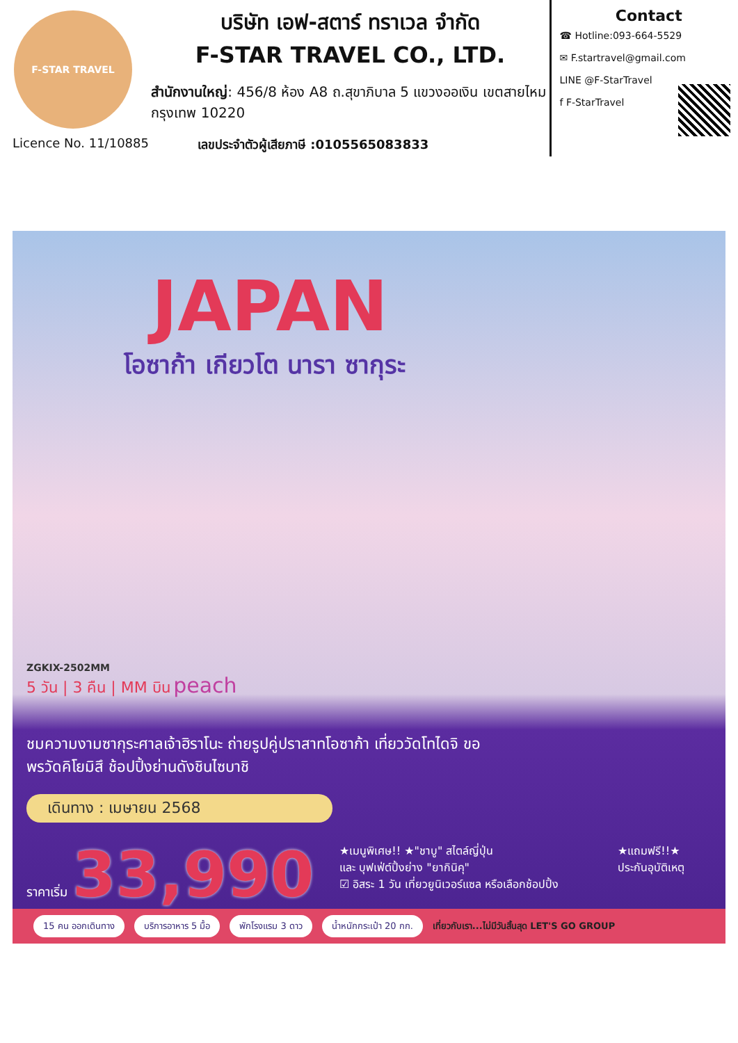F-STAR TRAVEL
บริษัท เอฟ-สตาร์ ทราเวล จำกัด
F-STAR TRAVEL CO., LTD.
สำนักงานใหญ่: 456/8 ห้อง A8 ถ.สุขาภิบาล 5 แขวงออเงิน เขตสายไหม กรุงเทพ 10220
Contact
☎ Hotline:093-664-5529
✉ F.startravel@gmail.com
LINE @F-StarTravel
f F-StarTravel
Licence No. 11/10885 เลขประจำตัวผู้เสียภาษี :0105565083833
JAPAN
โอซาก้า เกียวโต นารา ซากุระ
ZGKIX-2502MM
5 วัน | 3 คืน | MM บิน peach
ชมความงามซากุระศาลเจ้าฮิราโนะ ถ่ายรูปคู่ปราสาทโอซาก้า เที่ยววัดโทไดจิ ขอพรวัดคิโยมิสึ ช้อปปิ้งย่านดังชินไซบาชิ
เดินทาง : เมษายน 2568
ราคาเริ่ม 33,990
★เมนูพิเศษ!! ★"ชาบู" สไตล์ญี่ปุ่น
และ บุฟเฟ่ต์ปิ้งย่าง "ยากินิคุ"
☑ อิสระ 1 วัน เที่ยวยูนิเวอร์แซล หรือเลือกช้อปปิ้ง
★แถมฟรี!!★
ประกันอุบัติเหตุ
15 คน ออกเดินทาง บริการอาหาร 5 มื้อ พักโรงแรม 3 ดาว น้ำหนักกระเป๋า 20 กก. เที่ยวกับเรา...ไม่มีวันสิ้นสุด LET'S GO GROUP